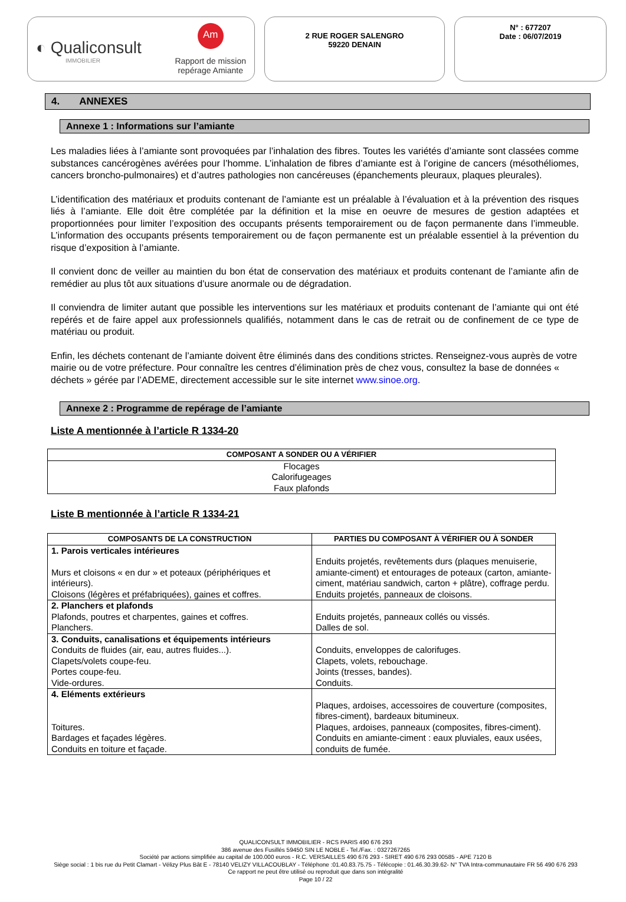◐ Qualiconsult
IMMOBILIER
Am
Rapport de mission
repérage Amiante
2 RUE ROGER SALENGRO
59220 DENAIN
N° : 677207
Date : 06/07/2019
4. ANNEXES
Annexe 1 : Informations sur l’amiante
Les maladies liées à l’amiante sont provoquées par l’inhalation des fibres. Toutes les variétés d’amiante sont classées comme substances cancérogènes avérées pour l’homme. L’inhalation de fibres d’amiante est à l’origine de cancers (mésothéliomes, cancers broncho-pulmonaires) et d’autres pathologies non cancéreuses (épanchements pleuraux, plaques pleurales).
L’identification des matériaux et produits contenant de l’amiante est un préalable à l’évaluation et à la prévention des risques liés à l’amiante. Elle doit être complétée par la définition et la mise en oeuvre de mesures de gestion adaptées et proportionnées pour limiter l’exposition des occupants présents temporairement ou de façon permanente dans l’immeuble. L’information des occupants présents temporairement ou de façon permanente est un préalable essentiel à la prévention du risque d’exposition à l’amiante.
Il convient donc de veiller au maintien du bon état de conservation des matériaux et produits contenant de l’amiante afin de remédier au plus tôt aux situations d’usure anormale ou de dégradation.
Il conviendra de limiter autant que possible les interventions sur les matériaux et produits contenant de l’amiante qui ont été repérés et de faire appel aux professionnels qualifiés, notamment dans le cas de retrait ou de confinement de ce type de matériau ou produit.
Enfin, les déchets contenant de l’amiante doivent être éliminés dans des conditions strictes. Renseignez-vous auprès de votre mairie ou de votre préfecture. Pour connaître les centres d’élimination près de chez vous, consultez la base de données « déchets » gérée par l’ADEME, directement accessible sur le site internet www.sinoe.org.
Annexe 2 : Programme de repérage de l’amiante
Liste A mentionnée à l’article R 1334-20
| COMPOSANT A SONDER OU A VÉRIFIER |
| --- |
| Flocages Calorifugeages Faux plafonds |
Liste B mentionnée à l’article R 1334-21
| COMPOSANTS DE LA CONSTRUCTION | PARTIES DU COMPOSANT À VÉRIFIER OU À SONDER |
| --- | --- |
| 1. Parois verticales intérieures Murs et cloisons « en dur » et poteaux (périphériques et intérieurs). Cloisons (légères et préfabriquées), gaines et coffres. | Enduits projetés, revêtements durs (plaques menuiserie, amiante-ciment) et entourages de poteaux (carton, amiante-ciment, matériau sandwich, carton + plâtre), coffrage perdu. Enduits projetés, panneaux de cloisons. |
| 2. Planchers et plafonds Plafonds, poutres et charpentes, gaines et coffres. Planchers. | Enduits projetés, panneaux collés ou vissés. Dalles de sol. |
| 3. Conduits, canalisations et équipements intérieurs Conduits de fluides (air, eau, autres fluides...). Clapets/volets coupe-feu. Portes coupe-feu. Vide-ordures. | Conduits, enveloppes de calorifuges. Clapets, volets, rebouchage. Joints (tresses, bandes). Conduits. |
| 4. Eléments extérieurs Toitures. Bardages et façades légères. Conduits en toiture et façade. | Plaques, ardoises, accessoires de couverture (composites, fibres-ciment), bardeaux bitumineux. Plaques, ardoises, panneaux (composites, fibres-ciment). Conduits en amiante-ciment : eaux pluviales, eaux usées, conduits de fumée. |
QUALICONSULT IMMOBILIER - RCS PARIS 490 676 293
386 avenue des Fusillés 59450 SIN LE NOBLE - Tel./Fax. : 0327267265
Société par actions simplifiée au capital de 100.000 euros - R.C. VERSAILLES 490 676 293 - SIRET 490 676 293 00585 - APE 7120 B
Siège social : 1 bis rue du Petit Clamart - Vélizy Plus Bât E - 78140 VELIZY VILLACOUBLAY - Téléphone :01.40.83.75.75 - Télécopie : 01.46.30.39.62- N° TVA Intra-communautaire FR 56 490 676 293
Ce rapport ne peut être utilisé ou reproduit que dans son intégralité
Page 10 / 22